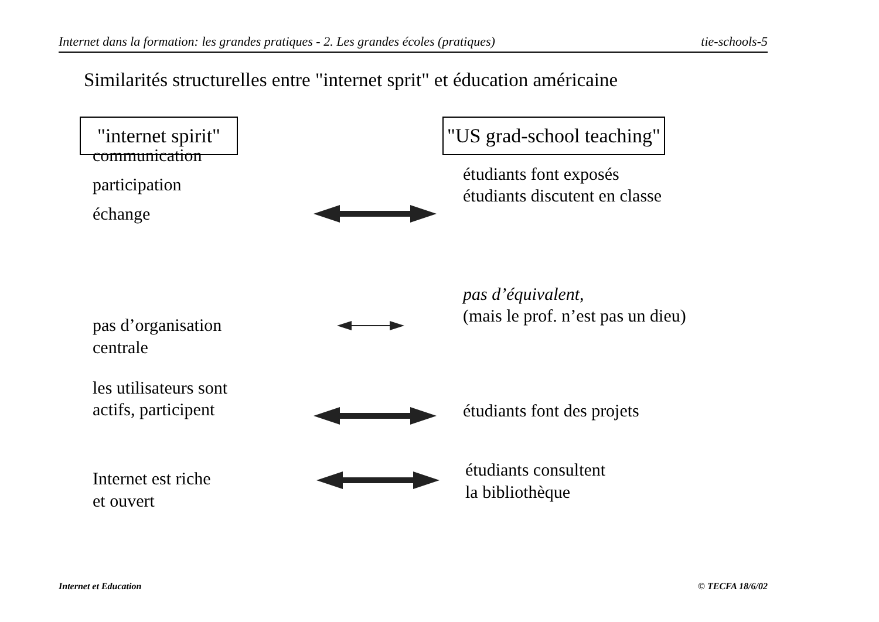Internet dans la formation: les grandes pratiques - 2. Les grandes écoles (pratiques) tie-schools-5
Similarités structurelles entre "internet sprit" et éducation américaine
"internet spirit" "US grad-school teaching"
communication
participation
échange
étudiants font exposés
étudiants discutent en classe
pas d’organisation
centrale
pas d’équivalent,
(mais le prof. n’est pas un dieu)
les utilisateurs sont
actifs, participent
étudiants font des projets
Internet est riche
et ouvert
étudiants consultent
la bibliothèque
Internet et Education © TECFA 18/6/02